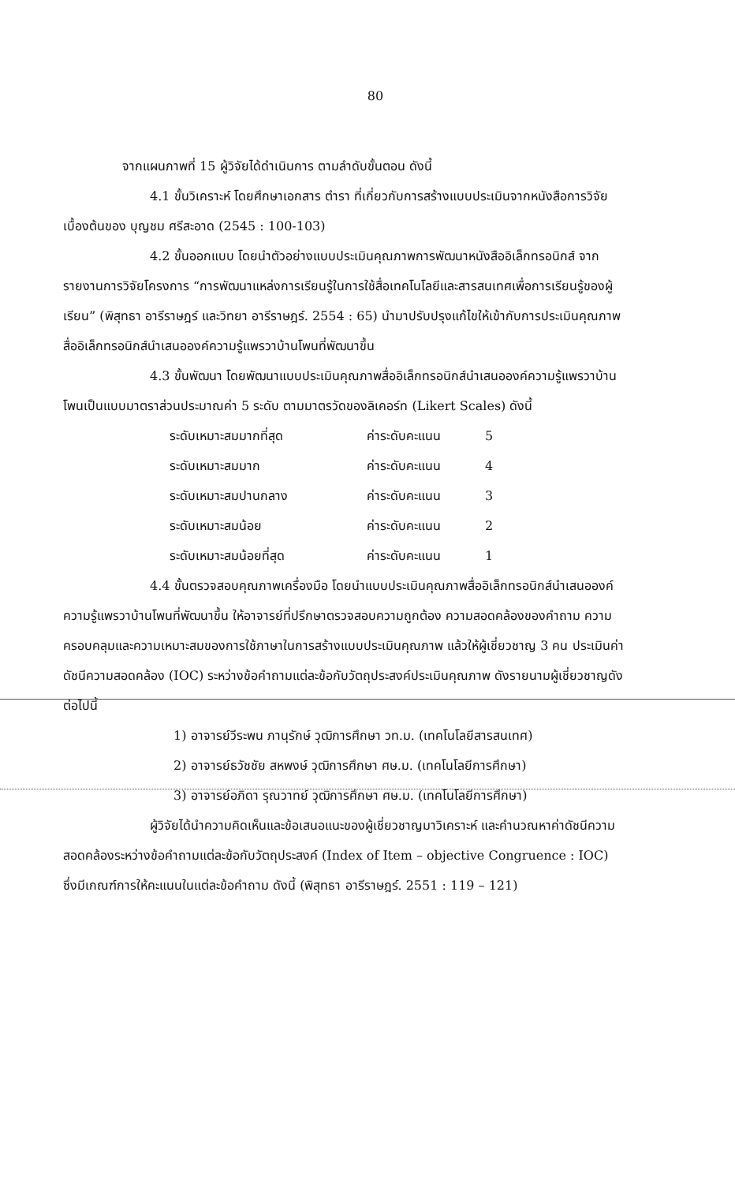80
จากแผนภาพที่ 15 ผู้วิจัยได้ดำเนินการ ตามลำดับขั้นตอน ดังนี้
4.1 ขั้นวิเคราะห์ โดยศึกษาเอกสาร ตำรา ที่เกี่ยวกับการสร้างแบบประเมินจากหนังสือการวิจัยเบื้องต้นของ บุญชม ศรีสะอาด (2545 : 100-103)
4.2 ขั้นออกแบบ โดยนำตัวอย่างแบบประเมินคุณภาพการพัฒนาหนังสืออิเล็กทรอนิกส์ จากรายงานการวิจัยโครงการ “การพัฒนาแหล่งการเรียนรู้ในการใช้สื่อเทคโนโลยีและสารสนเทศเพื่อการเรียนรู้ของผู้เรียน” (พิสุทธา อารีราษฎร์ และวิทยา อารีราษฎร์. 2554 : 65) นำมาปรับปรุงแก้ไขให้เข้ากับการประเมินคุณภาพสื่ออิเล็กทรอนิกส์นำเสนอองค์ความรู้แพรวาบ้านโพนที่พัฒนาขึ้น
4.3 ขั้นพัฒนา โดยพัฒนาแบบประเมินคุณภาพสื่ออิเล็กทรอนิกส์นำเสนอองค์ความรู้แพรวาบ้านโพนเป็นแบบมาตราส่วนประมาณค่า 5 ระดับ ตามมาตรวัดของลิเคอร์ท (Likert Scales) ดังนี้
ระดับเหมาะสมมากที่สุด ค่าระดับคะแนน 5
ระดับเหมาะสมมาก ค่าระดับคะแนน 4
ระดับเหมาะสมปานกลาง ค่าระดับคะแนน 3
ระดับเหมาะสมน้อย ค่าระดับคะแนน 2
ระดับเหมาะสมน้อยที่สุด ค่าระดับคะแนน 1
4.4 ขั้นตรวจสอบคุณภาพเครื่องมือ โดยนำแบบประเมินคุณภาพสื่ออิเล็กทรอนิกส์นำเสนอองค์ความรู้แพรวาบ้านโพนที่พัฒนาขึ้น ให้อาจารย์ที่ปรึกษาตรวจสอบความถูกต้อง ความสอดคล้องของคำถาม ความครอบคลุมและความเหมาะสมของการใช้ภาษาในการสร้างแบบประเมินคุณภาพ แล้วให้ผู้เชี่ยวชาญ 3 คน ประเมินค่าดัชนีความสอดคล้อง (IOC) ระหว่างข้อคำถามแต่ละข้อกับวัตถุประสงค์ประเมินคุณภาพ ดังรายนามผู้เชี่ยวชาญดังต่อไปนี้
1) อาจารย์วีระพน ภานุรักษ์ วุฒิการศึกษา วท.ม. (เทคโนโลยีสารสนเทศ)
2) อาจารย์ธวัชชัย สหพงษ์ วุฒิการศึกษา ศษ.ม. (เทคโนโลยีการศึกษา)
3) อาจารย์อภิดา รุณวาทย์ วุฒิการศึกษา ศษ.ม. (เทคโนโลยีการศึกษา)
ผู้วิจัยได้นำความคิดเห็นและข้อเสนอแนะของผู้เชี่ยวชาญมาวิเคราะห์ และคำนวณหาค่าดัชนีความสอดคล้องระหว่างข้อคำถามแต่ละข้อกับวัตถุประสงค์ (Index of Item – objective Congruence : IOC) ซึ่งมีเกณฑ์การให้คะแนนในแต่ละข้อคำถาม ดังนี้ (พิสุทธา อารีราษฎร์. 2551 : 119 – 121)